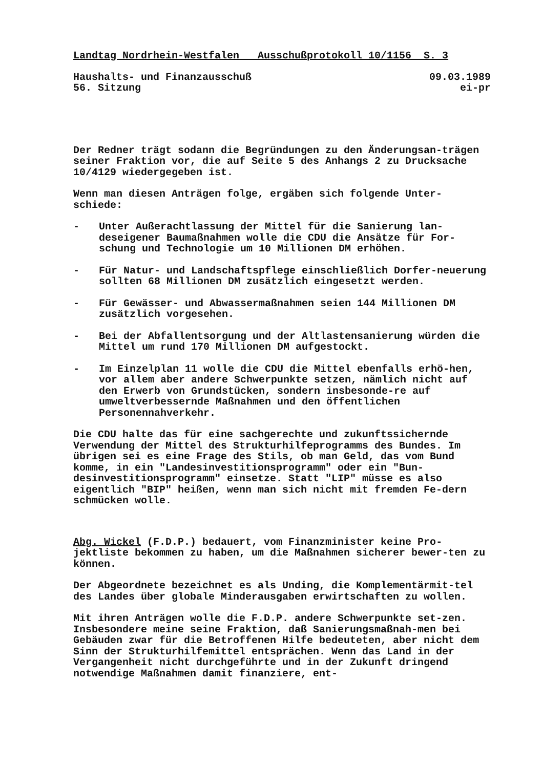Landtag Nordrhein-Westfalen Ausschußprotokoll 10/1156 S. 3
Haushalts- und Finanzausschuß 09.03.1989
56. Sitzung ei-pr
Der Redner trägt sodann die Begründungen zu den Änderungsan-trägen seiner Fraktion vor, die auf Seite 5 des Anhangs 2 zu Drucksache 10/4129 wiedergegeben ist.
Wenn man diesen Anträgen folge, ergäben sich folgende Unter-schiede:
- Unter Außerachtlassung der Mittel für die Sanierung lan-deseigener Baumaßnahmen wolle die CDU die Ansätze für For-schung und Technologie um 10 Millionen DM erhöhen.
- Für Natur- und Landschaftspflege einschließlich Dorfer-neuerung sollten 68 Millionen DM zusätzlich eingesetzt werden.
- Für Gewässer- und Abwassermaßnahmen seien 144 Millionen DM zusätzlich vorgesehen.
- Bei der Abfallentsorgung und der Altlastensanierung würden die Mittel um rund 170 Millionen DM aufgestockt.
- Im Einzelplan 11 wolle die CDU die Mittel ebenfalls erhö-hen, vor allem aber andere Schwerpunkte setzen, nämlich nicht auf den Erwerb von Grundstücken, sondern insbesonde-re auf umweltverbessernde Maßnahmen und den öffentlichen Personennahverkehr.
Die CDU halte das für eine sachgerechte und zukunftssichernde Verwendung der Mittel des Strukturhilfeprogramms des Bundes. Im übrigen sei es eine Frage des Stils, ob man Geld, das vom Bund komme, in ein "Landesinvestitionsprogramm" oder ein "Bun-desinvestitionsprogramm" einsetze. Statt "LIP" müsse es also eigentlich "BIP" heißen, wenn man sich nicht mit fremden Fe-dern schmücken wolle.
Abg. Wickel (F.D.P.) bedauert, vom Finanzminister keine Pro-jektliste bekommen zu haben, um die Maßnahmen sicherer bewer-ten zu können.
Der Abgeordnete bezeichnet es als Unding, die Komplementärmit-tel des Landes über globale Minderausgaben erwirtschaften zu wollen.
Mit ihren Anträgen wolle die F.D.P. andere Schwerpunkte set-zen. Insbesondere meine seine Fraktion, daß Sanierungsmaßnah-men bei Gebäuden zwar für die Betroffenen Hilfe bedeuteten, aber nicht dem Sinn der Strukturhilfemittel entsprächen. Wenn das Land in der Vergangenheit nicht durchgeführte und in der Zukunft dringend notwendige Maßnahmen damit finanziere, ent-